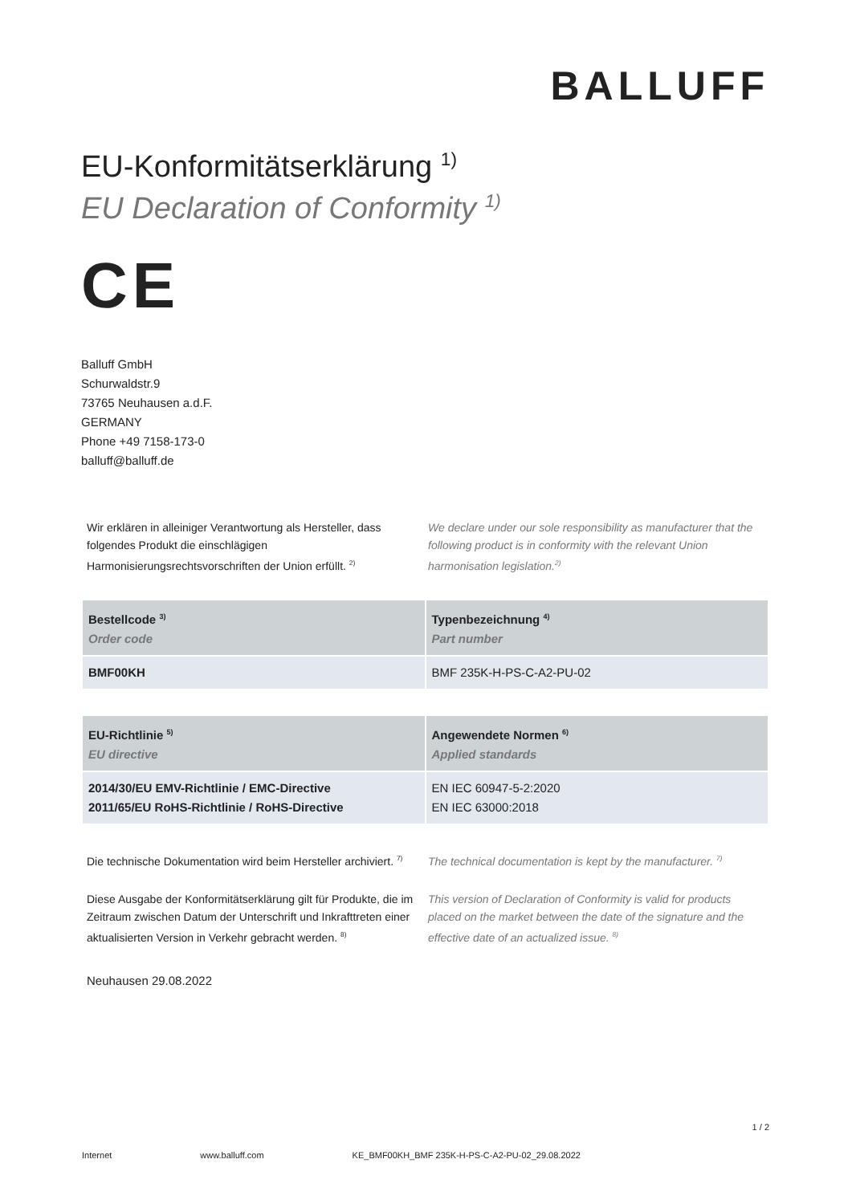BALLUFF
EU-Konformitätserklärung <sup>1)</sup>
EU Declaration of Conformity <sup>1)</sup>
CE
Balluff GmbH
Schurwaldstr.9
73765 Neuhausen a.d.F.
GERMANY
Phone +49 7158-173-0
balluff@balluff.de
Wir erklären in alleiniger Verantwortung als Hersteller, dass folgendes Produkt die einschlägigen Harmonisierungsrechtsvorschriften der Union erfüllt. <sup>2)</sup>
We declare under our sole responsibility as manufacturer that the following product is in conformity with the relevant Union harmonisation legislation.<sup>2)</sup>
| Bestellcode <sup>3)</sup> Order code | Typenbezeichnung <sup>4)</sup> Part number |
| --- | --- |
| BMF00KH | BMF 235K-H-PS-C-A2-PU-02 |
| EU-Richtlinie <sup>5)</sup> EU directive | Angewendete Normen <sup>6)</sup> Applied standards |
| --- | --- |
| 2014/30/EU EMV-Richtlinie / EMC-Directive 2011/65/EU RoHS-Richtlinie / RoHS-Directive | EN IEC 60947-5-2:2020 EN IEC 63000:2018 |
Die technische Dokumentation wird beim Hersteller archiviert. <sup>7)</sup>
The technical documentation is kept by the manufacturer. <sup>7)</sup>
Diese Ausgabe der Konformitätserklärung gilt für Produkte, die im Zeitraum zwischen Datum der Unterschrift und Inkrafttreten einer aktualisierten Version in Verkehr gebracht werden. <sup>8)</sup>
This version of Declaration of Conformity is valid for products placed on the market between the date of the signature and the effective date of an actualized issue. <sup>8)</sup>
Neuhausen 29.08.2022
1 / 2
Internet www.balluff.com KE_BMF00KH_BMF 235K-H-PS-C-A2-PU-02_29.08.2022